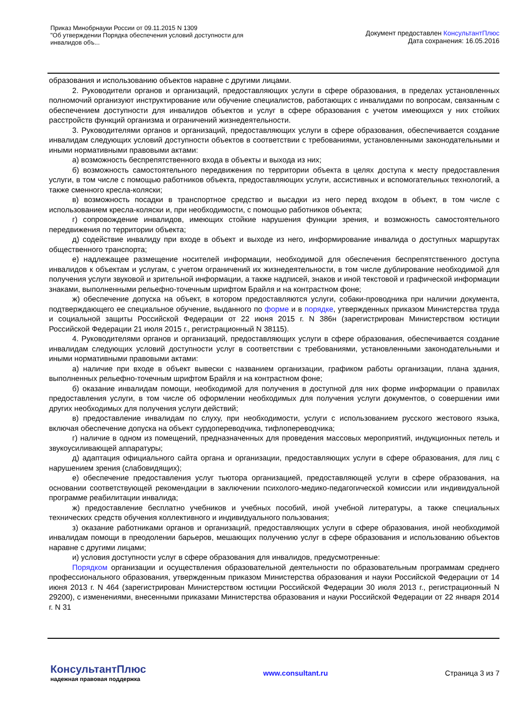Приказ Минобрнауки России от 09.11.2015 N 1309
"Об утверждении Порядка обеспечения условий доступности для
инвалидов объ...
Документ предоставлен КонсультантПлюс
Дата сохранения: 16.05.2016
образования и использованию объектов наравне с другими лицами.
2. Руководители органов и организаций, предоставляющих услуги в сфере образования, в пределах установленных полномочий организуют инструктирование или обучение специалистов, работающих с инвалидами по вопросам, связанным с обеспечением доступности для инвалидов объектов и услуг в сфере образования с учетом имеющихся у них стойких расстройств функций организма и ограничений жизнедеятельности.
3. Руководителями органов и организаций, предоставляющих услуги в сфере образования, обеспечивается создание инвалидам следующих условий доступности объектов в соответствии с требованиями, установленными законодательными и иными нормативными правовыми актами:
а) возможность беспрепятственного входа в объекты и выхода из них;
б) возможность самостоятельного передвижения по территории объекта в целях доступа к месту предоставления услуги, в том числе с помощью работников объекта, предоставляющих услуги, ассистивных и вспомогательных технологий, а также сменного кресла-коляски;
в) возможность посадки в транспортное средство и высадки из него перед входом в объект, в том числе с использованием кресла-коляски и, при необходимости, с помощью работников объекта;
г) сопровождение инвалидов, имеющих стойкие нарушения функции зрения, и возможность самостоятельного передвижения по территории объекта;
д) содействие инвалиду при входе в объект и выходе из него, информирование инвалида о доступных маршрутах общественного транспорта;
е) надлежащее размещение носителей информации, необходимой для обеспечения беспрепятственного доступа инвалидов к объектам и услугам, с учетом ограничений их жизнедеятельности, в том числе дублирование необходимой для получения услуги звуковой и зрительной информации, а также надписей, знаков и иной текстовой и графической информации знаками, выполненными рельефно-точечным шрифтом Брайля и на контрастном фоне;
ж) обеспечение допуска на объект, в котором предоставляются услуги, собаки-проводника при наличии документа, подтверждающего ее специальное обучение, выданного по форме и в порядке, утвержденных приказом Министерства труда и социальной защиты Российской Федерации от 22 июня 2015 г. N 386н (зарегистрирован Министерством юстиции Российской Федерации 21 июля 2015 г., регистрационный N 38115).
4. Руководителями органов и организаций, предоставляющих услуги в сфере образования, обеспечивается создание инвалидам следующих условий доступности услуг в соответствии с требованиями, установленными законодательными и иными нормативными правовыми актами:
а) наличие при входе в объект вывески с названием организации, графиком работы организации, плана здания, выполненных рельефно-точечным шрифтом Брайля и на контрастном фоне;
б) оказание инвалидам помощи, необходимой для получения в доступной для них форме информации о правилах предоставления услуги, в том числе об оформлении необходимых для получения услуги документов, о совершении ими других необходимых для получения услуги действий;
в) предоставление инвалидам по слуху, при необходимости, услуги с использованием русского жестового языка, включая обеспечение допуска на объект сурдопереводчика, тифлопереводчика;
г) наличие в одном из помещений, предназначенных для проведения массовых мероприятий, индукционных петель и звукоусиливающей аппаратуры;
д) адаптация официального сайта органа и организации, предоставляющих услуги в сфере образования, для лиц с нарушением зрения (слабовидящих);
е) обеспечение предоставления услуг тьютора организацией, предоставляющей услуги в сфере образования, на основании соответствующей рекомендации в заключении психолого-медико-педагогической комиссии или индивидуальной программе реабилитации инвалида;
ж) предоставление бесплатно учебников и учебных пособий, иной учебной литературы, а также специальных технических средств обучения коллективного и индивидуального пользования;
з) оказание работниками органов и организаций, предоставляющих услуги в сфере образования, иной необходимой инвалидам помощи в преодолении барьеров, мешающих получению услуг в сфере образования и использованию объектов наравне с другими лицами;
и) условия доступности услуг в сфере образования для инвалидов, предусмотренные:
Порядком организации и осуществления образовательной деятельности по образовательным программам среднего профессионального образования, утвержденным приказом Министерства образования и науки Российской Федерации от 14 июня 2013 г. N 464 (зарегистрирован Министерством юстиции Российской Федерации 30 июля 2013 г., регистрационный N 29200), с изменениями, внесенными приказами Министерства образования и науки Российской Федерации от 22 января 2014 г. N 31
КонсультантПлюс
надежная правовая поддержка
www.consultant.ru Страница 3 из 7